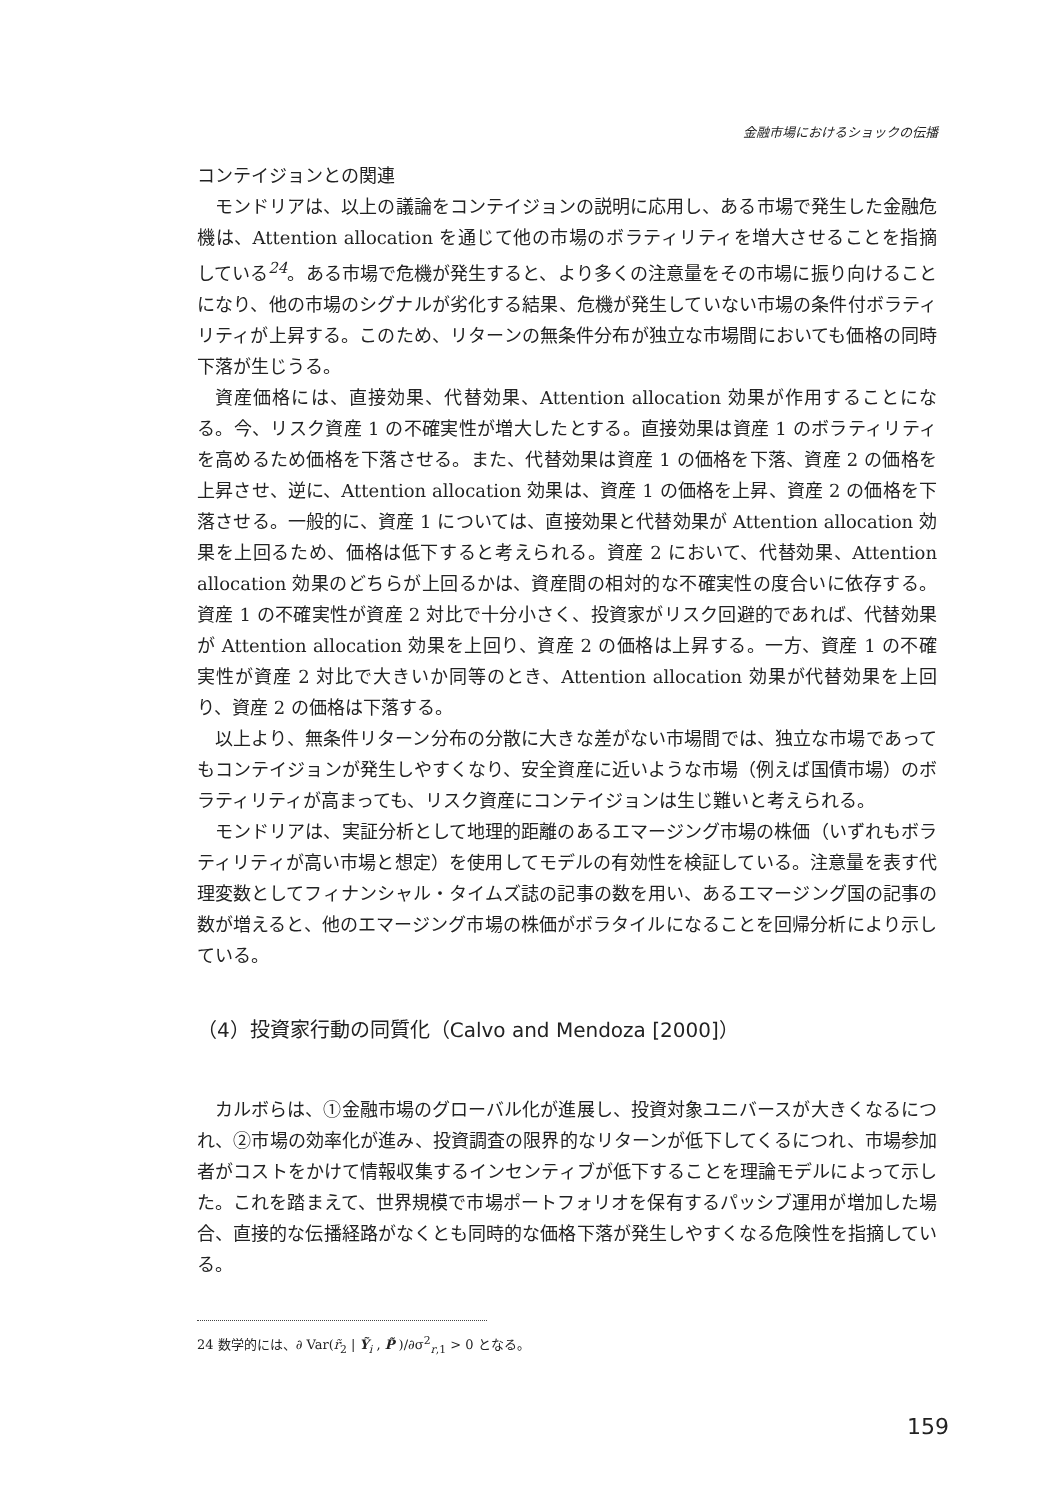金融市場におけるショックの伝播
コンテイジョンとの関連
モンドリアは、以上の議論をコンテイジョンの説明に応用し、ある市場で発生した金融危機は、Attention allocation を通じて他の市場のボラティリティを増大させることを指摘している<sup>24</sup>。ある市場で危機が発生すると、より多くの注意量をその市場に振り向けることになり、他の市場のシグナルが劣化する結果、危機が発生していない市場の条件付ボラティリティが上昇する。このため、リターンの無条件分布が独立な市場間においても価格の同時下落が生じうる。
資産価格には、直接効果、代替効果、Attention allocation 効果が作用することになる。今、リスク資産 1 の不確実性が増大したとする。直接効果は資産 1 のボラティリティを高めるため価格を下落させる。また、代替効果は資産 1 の価格を下落、資産 2 の価格を上昇させ、逆に、Attention allocation 効果は、資産 1 の価格を上昇、資産 2 の価格を下落させる。一般的に、資産 1 については、直接効果と代替効果が Attention allocation 効果を上回るため、価格は低下すると考えられる。資産 2 において、代替効果、Attention allocation 効果のどちらが上回るかは、資産間の相対的な不確実性の度合いに依存する。資産 1 の不確実性が資産 2 対比で十分小さく、投資家がリスク回避的であれば、代替効果が Attention allocation 効果を上回り、資産 2 の価格は上昇する。一方、資産 1 の不確実性が資産 2 対比で大きいか同等のとき、Attention allocation 効果が代替効果を上回り、資産 2 の価格は下落する。
以上より、無条件リターン分布の分散に大きな差がない市場間では、独立な市場であってもコンテイジョンが発生しやすくなり、安全資産に近いような市場（例えば国債市場）のボラティリティが高まっても、リスク資産にコンテイジョンは生じ難いと考えられる。
モンドリアは、実証分析として地理的距離のあるエマージング市場の株価（いずれもボラティリティが高い市場と想定）を使用してモデルの有効性を検証している。注意量を表す代理変数としてフィナンシャル・タイムズ誌の記事の数を用い、あるエマージング国の記事の数が増えると、他のエマージング市場の株価がボラタイルになることを回帰分析により示している。
（4）投資家行動の同質化（Calvo and Mendoza [2000]）
カルボらは、①金融市場のグローバル化が進展し、投資対象ユニバースが大きくなるにつれ、②市場の効率化が進み、投資調査の限界的なリターンが低下してくるにつれ、市場参加者がコストをかけて情報収集するインセンティブが低下することを理論モデルによって示した。これを踏まえて、世界規模で市場ポートフォリオを保有するパッシブ運用が増加した場合、直接的な伝播経路がなくとも同時的な価格下落が発生しやすくなる危険性を指摘している。
24 数学的には、∂ Var(r̃<sub>2</sub> | Ỹ<sub>i</sub> , P̃ )/∂σ<sup>2</sup><sub>r,1</sub> > 0 となる。
159